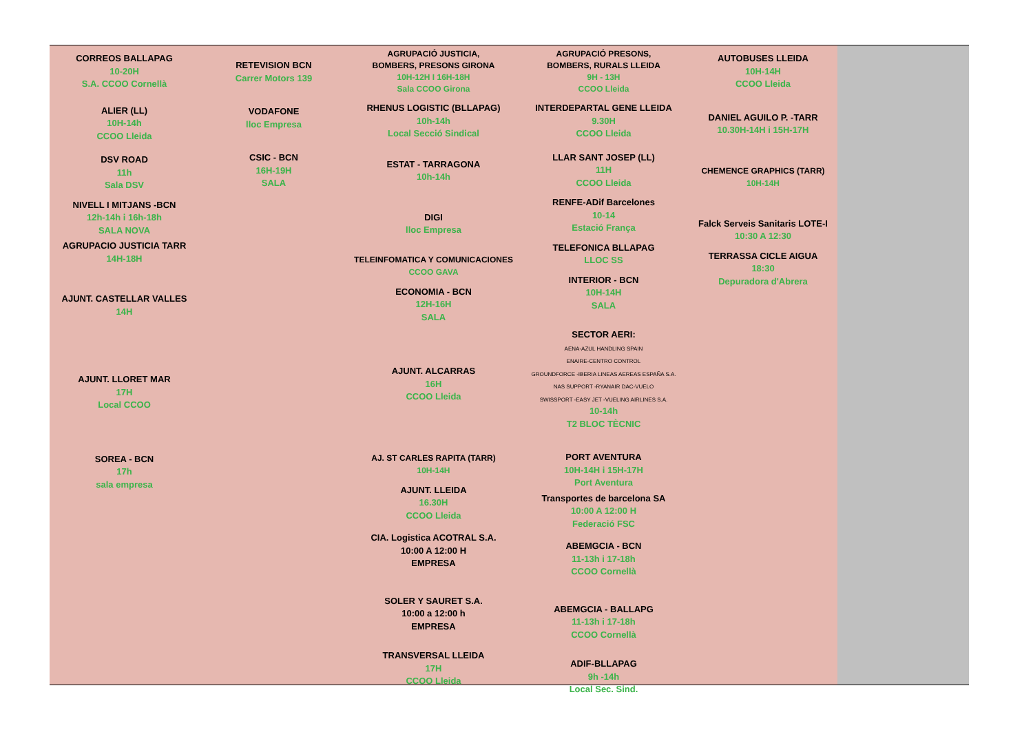CORREOS BALLAPAG
10-20H
S.A. CCOO Cornellà
ALIER (LL)
10H-14h
CCOO Lleida
DSV ROAD
11h
Sala DSV
NIVELL I MITJANS -BCN
12h-14h i 16h-18h
SALA NOVA
AGRUPACIO JUSTICIA TARR
14H-18H
AJUNT. CASTELLAR VALLES
14H
AJUNT. LLORET MAR
17H
Local CCOO
SOREA - BCN
17h
sala empresa
RETEVISION BCN
Carrer Motors 139
VODAFONE
lloc Empresa
CSIC - BCN
16H-19H
SALA
AGRUPACIÓ JUSTICIA,
BOMBERS, PRESONS GIRONA
10H-12H I 16H-18H
Sala CCOO Girona
RHENUS LOGISTIC (BLLAPAG)
10h-14h
Local Secció Sindical
ESTAT - TARRAGONA
10h-14h
DIGI
lloc Empresa
TELEINFOMATICA Y COMUNICACIONES
CCOO GAVA
ECONOMIA - BCN
12H-16H
SALA
AJUNT. ALCARRAS
16H
CCOO Lleida
AJ. ST CARLES RAPITA (TARR)
10H-14H
AJUNT. LLEIDA
16.30H
CCOO Lleida
CIA. Logistica ACOTRAL S.A.
10:00 A 12:00 H
EMPRESA
SOLER Y SAURET S.A.
10:00 a 12:00 h
EMPRESA
TRANSVERSAL LLEIDA
17H
CCOO Lleida
AGRUPACIÓ PRESONS,
BOMBERS, RURALS LLEIDA
9H - 13H
CCOO Lleida
INTERDEPARTAL GENE LLEIDA
9.30H
CCOO Lleida
LLAR SANT JOSEP (LL)
11H
CCOO Lleida
RENFE-ADif Barcelones
10-14
Estació França
TELEFONICA BLLAPAG
LLOC SS
INTERIOR - BCN
10H-14H
SALA
SECTOR AERI:
AENA-AZUL HANDLING SPAIN
ENAIRE-CENTRO CONTROL
GROUNDFORCE -IBERIA LINEAS AEREAS ESPAÑA S.A.
NAS SUPPORT -RYANAIR DAC-VUELO
SWISSPORT -EASY JET -VUELING AIRLINES S.A.
10-14h
T2 BLOC TÈCNIC
PORT AVENTURA
10H-14H i 15H-17H
Port Aventura
Transportes de barcelona SA
10:00 A 12:00 H
Federació FSC
ABEMGCIA - BCN
11-13h i 17-18h
CCOO Cornellà
ABEMGCIA - BALLAPG
11-13h i 17-18h
CCOO Cornellà
ADIF-BLLAPAG
9h -14h
Local Sec. Sind.
AUTOBUSES LLEIDA
10H-14H
CCOO Lleida
DANIEL AGUILO P. -TARR
10.30H-14H i 15H-17H
CHEMENCE GRAPHICS (TARR)
10H-14H
Falck Serveis Sanitaris LOTE-I
10:30 A 12:30
TERRASSA CICLE AIGUA
18:30
Depuradora d'Abrera